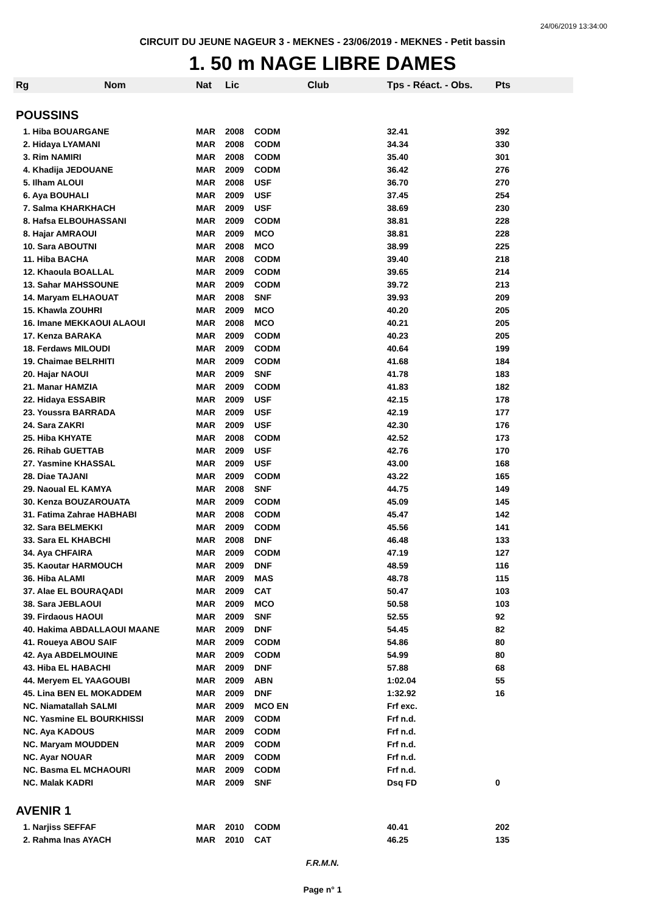24/06/2019 13:34:00
CIRCUIT DU JEUNE NAGEUR 3 - MEKNES - 23/06/2019 - MEKNES - Petit bassin
1. 50 m NAGE LIBRE DAMES
| Rg | Nom | Nat | Lic | Club | Tps - Réact. - Obs. | Pts |
| --- | --- | --- | --- | --- | --- | --- |
| POUSSINS | | | | | | |
| 1. Hiba BOUARGANE | | MAR | 2008 | CODM | 32.41 | 392 |
| 2. Hidaya LYAMANI | | MAR | 2008 | CODM | 34.34 | 330 |
| 3. Rim NAMIRI | | MAR | 2008 | CODM | 35.40 | 301 |
| 4. Khadija JEDOUANE | | MAR | 2009 | CODM | 36.42 | 276 |
| 5. Ilham ALOUI | | MAR | 2008 | USF | 36.70 | 270 |
| 6. Aya BOUHALI | | MAR | 2009 | USF | 37.45 | 254 |
| 7. Salma KHARKHACH | | MAR | 2009 | USF | 38.69 | 230 |
| 8. Hafsa ELBOUHASSANI | | MAR | 2009 | CODM | 38.81 | 228 |
| 8. Hajar AMRAOUI | | MAR | 2009 | MCO | 38.81 | 228 |
| 10. Sara ABOUTNI | | MAR | 2008 | MCO | 38.99 | 225 |
| 11. Hiba BACHA | | MAR | 2008 | CODM | 39.40 | 218 |
| 12. Khaoula BOALLAL | | MAR | 2009 | CODM | 39.65 | 214 |
| 13. Sahar MAHSSOUNE | | MAR | 2009 | CODM | 39.72 | 213 |
| 14. Maryam ELHAOUAT | | MAR | 2008 | SNF | 39.93 | 209 |
| 15. Khawla ZOUHRI | | MAR | 2009 | MCO | 40.20 | 205 |
| 16. Imane MEKKAOUI ALAOUI | | MAR | 2008 | MCO | 40.21 | 205 |
| 17. Kenza BARAKA | | MAR | 2009 | CODM | 40.23 | 205 |
| 18. Ferdaws MILOUDI | | MAR | 2009 | CODM | 40.64 | 199 |
| 19. Chaimae BELRHITI | | MAR | 2009 | CODM | 41.68 | 184 |
| 20. Hajar NAOUI | | MAR | 2009 | SNF | 41.78 | 183 |
| 21. Manar HAMZIA | | MAR | 2009 | CODM | 41.83 | 182 |
| 22. Hidaya ESSABIR | | MAR | 2009 | USF | 42.15 | 178 |
| 23. Youssra BARRADA | | MAR | 2009 | USF | 42.19 | 177 |
| 24. Sara ZAKRI | | MAR | 2009 | USF | 42.30 | 176 |
| 25. Hiba KHYATE | | MAR | 2008 | CODM | 42.52 | 173 |
| 26. Rihab GUETTAB | | MAR | 2009 | USF | 42.76 | 170 |
| 27. Yasmine KHASSAL | | MAR | 2009 | USF | 43.00 | 168 |
| 28. Diae TAJANI | | MAR | 2009 | CODM | 43.22 | 165 |
| 29. Naoual EL KAMYA | | MAR | 2008 | SNF | 44.75 | 149 |
| 30. Kenza BOUZAROUATA | | MAR | 2009 | CODM | 45.09 | 145 |
| 31. Fatima Zahrae HABHABI | | MAR | 2008 | CODM | 45.47 | 142 |
| 32. Sara BELMEKKI | | MAR | 2009 | CODM | 45.56 | 141 |
| 33. Sara EL KHABCHI | | MAR | 2008 | DNF | 46.48 | 133 |
| 34. Aya CHFAIRA | | MAR | 2009 | CODM | 47.19 | 127 |
| 35. Kaoutar HARMOUCH | | MAR | 2009 | DNF | 48.59 | 116 |
| 36. Hiba ALAMI | | MAR | 2009 | MAS | 48.78 | 115 |
| 37. Alae EL BOURAQADI | | MAR | 2009 | CAT | 50.47 | 103 |
| 38. Sara JEBLAOUI | | MAR | 2009 | MCO | 50.58 | 103 |
| 39. Firdaous HAOUI | | MAR | 2009 | SNF | 52.55 | 92 |
| 40. Hakima ABDALLAOUI MAANE | | MAR | 2009 | DNF | 54.45 | 82 |
| 41. Roueya ABOU SAIF | | MAR | 2009 | CODM | 54.86 | 80 |
| 42. Aya ABDELMOUINE | | MAR | 2009 | CODM | 54.99 | 80 |
| 43. Hiba EL HABACHI | | MAR | 2009 | DNF | 57.88 | 68 |
| 44. Meryem EL YAAGOUBI | | MAR | 2009 | ABN | 1:02.04 | 55 |
| 45. Lina BEN EL MOKADDEM | | MAR | 2009 | DNF | 1:32.92 | 16 |
| NC. Niamatallah SALMI | | MAR | 2009 | MCO EN | Frf exc. | |
| NC. Yasmine EL BOURKHISSI | | MAR | 2009 | CODM | Frf n.d. | |
| NC. Aya KADOUS | | MAR | 2009 | CODM | Frf n.d. | |
| NC. Maryam MOUDDEN | | MAR | 2009 | CODM | Frf n.d. | |
| NC. Ayar NOUAR | | MAR | 2009 | CODM | Frf n.d. | |
| NC. Basma EL MCHAOURI | | MAR | 2009 | CODM | Frf n.d. | |
| NC. Malak KADRI | | MAR | 2009 | SNF | Dsq FD | 0 |
| AVENIR 1 | | | | | | |
| 1. Narjiss SEFFAF | | MAR | 2010 | CODM | 40.41 | 202 |
| 2. Rahma Inas AYACH | | MAR | 2010 | CAT | 46.25 | 135 |
F.R.M.N.
Page n° 1